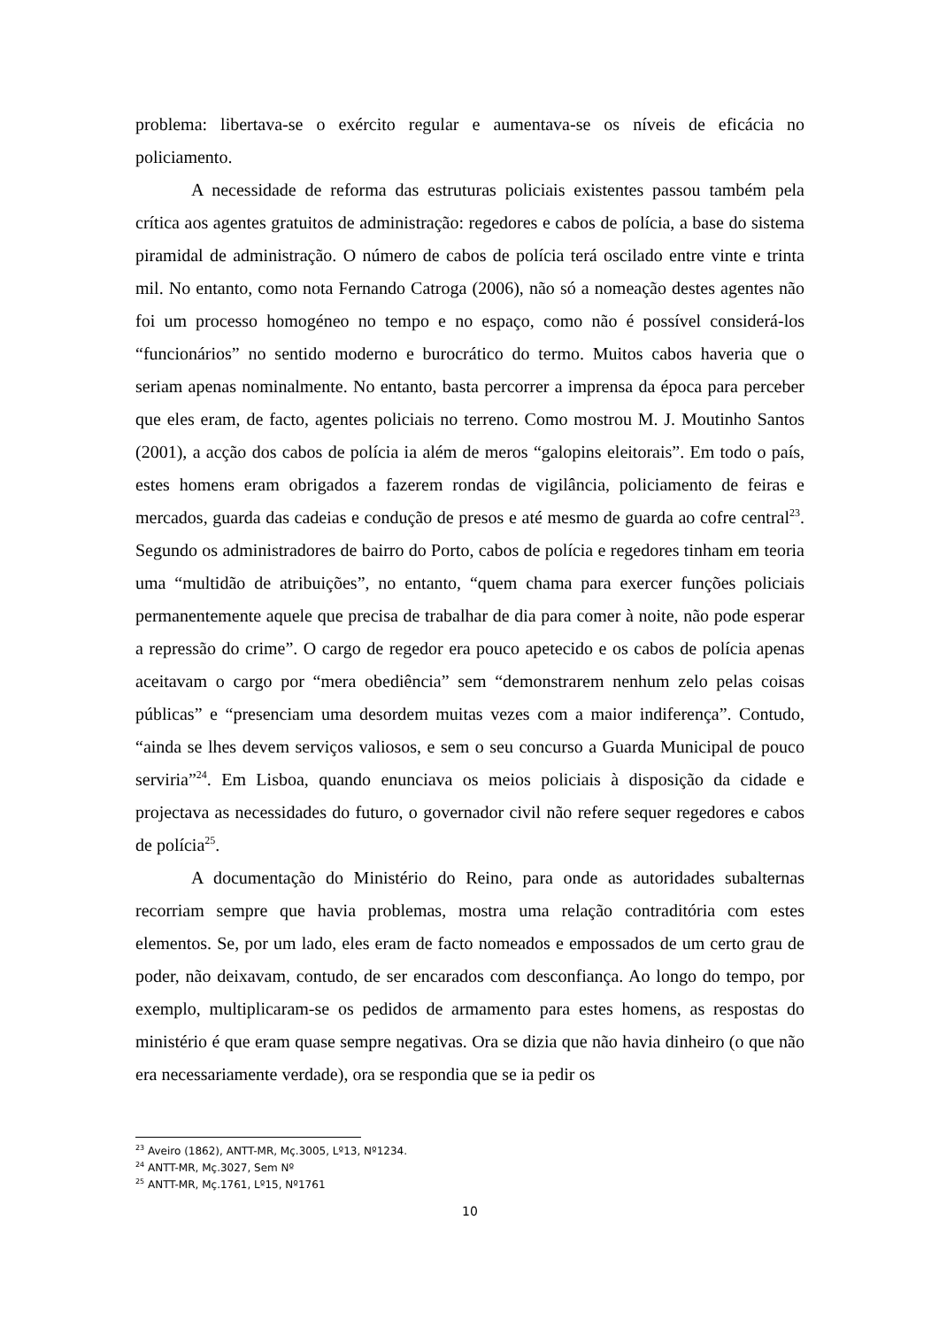problema: libertava-se o exército regular e aumentava-se os níveis de eficácia no policiamento.
A necessidade de reforma das estruturas policiais existentes passou também pela crítica aos agentes gratuitos de administração: regedores e cabos de polícia, a base do sistema piramidal de administração. O número de cabos de polícia terá oscilado entre vinte e trinta mil. No entanto, como nota Fernando Catroga (2006), não só a nomeação destes agentes não foi um processo homogéneo no tempo e no espaço, como não é possível considerá-los “funcionários” no sentido moderno e burocrático do termo. Muitos cabos haveria que o seriam apenas nominalmente. No entanto, basta percorrer a imprensa da época para perceber que eles eram, de facto, agentes policiais no terreno. Como mostrou M. J. Moutinho Santos (2001), a acção dos cabos de polícia ia além de meros “galopins eleitorais”. Em todo o país, estes homens eram obrigados a fazerem rondas de vigilância, policiamento de feiras e mercados, guarda das cadeias e condução de presos e até mesmo de guarda ao cofre central<sup>23</sup>. Segundo os administradores de bairro do Porto, cabos de polícia e regedores tinham em teoria uma “multidão de atribuições”, no entanto, “quem chama para exercer funções policiais permanentemente aquele que precisa de trabalhar de dia para comer à noite, não pode esperar a repressão do crime”. O cargo de regedor era pouco apetecido e os cabos de polícia apenas aceitavam o cargo por “mera obediência” sem “demonstrarem nenhum zelo pelas coisas públicas” e “presenciam uma desordem muitas vezes com a maior indiferença”. Contudo, “ainda se lhes devem serviços valiosos, e sem o seu concurso a Guarda Municipal de pouco serviria”<sup>24</sup>. Em Lisboa, quando enunciava os meios policiais à disposição da cidade e projectava as necessidades do futuro, o governador civil não refere sequer regedores e cabos de polícia<sup>25</sup>.
A documentação do Ministério do Reino, para onde as autoridades subalternas recorriam sempre que havia problemas, mostra uma relação contraditória com estes elementos. Se, por um lado, eles eram de facto nomeados e empossados de um certo grau de poder, não deixavam, contudo, de ser encarados com desconfiança. Ao longo do tempo, por exemplo, multiplicaram-se os pedidos de armamento para estes homens, as respostas do ministério é que eram quase sempre negativas. Ora se dizia que não havia dinheiro (o que não era necessariamente verdade), ora se respondia que se ia pedir os
<sup>23</sup> Aveiro (1862), ANTT-MR, Mç.3005, Lº13, Nº1234.
<sup>24</sup> ANTT-MR, Mç.3027, Sem Nº
<sup>25</sup> ANTT-MR, Mç.1761, Lº15, Nº1761
10